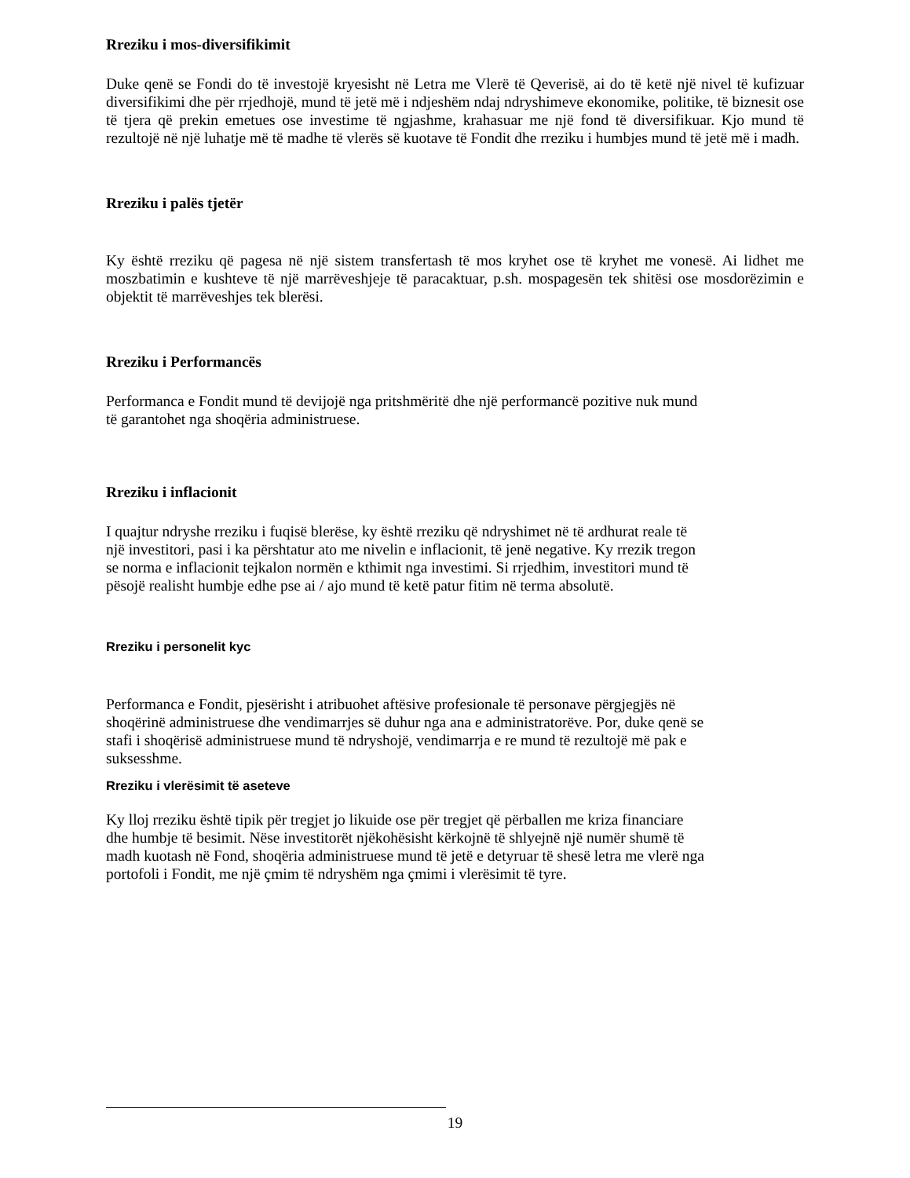Rreziku i mos-diversifikimit
Duke qenë se Fondi do të investojë kryesisht në Letra me Vlerë të Qeverisë, ai do të ketë një nivel të kufizuar diversifikimi dhe për rrjedhojë, mund të jetë më i ndjeshëm ndaj ndryshimeve ekonomike, politike, të biznesit ose të tjera që prekin emetues ose investime të ngjashme, krahasuar me një fond të diversifikuar. Kjo mund të rezultojë në një luhatje më të madhe të vlerës së kuotave të Fondit dhe rreziku i humbjes mund të jetë më i madh.
Rreziku i palës tjetër
Ky është rreziku që pagesa në një sistem transfertash të mos kryhet ose të kryhet me vonesë. Ai lidhet me moszbatimin e kushteve të një marrëveshjeje të paracaktuar, p.sh. mospagesën tek shitësi ose mosdorëzimin e objektit të marrëveshjes tek blerësi.
Rreziku i Performancës
Performanca e Fondit mund të devijojë nga pritshmëritë dhe një performancë pozitive nuk mund
të garantohet nga shoqëria administruese.
Rreziku i inflacionit
I quajtur ndryshe rreziku i fuqisë blerëse, ky është rreziku që ndryshimet në të ardhurat reale të
një investitori, pasi i ka përshtatur ato me nivelin e inflacionit, të jenë negative. Ky rrezik tregon
se norma e inflacionit tejkalon normën e kthimit nga investimi. Si rrjedhim, investitori mund të
pësojë realisht humbje edhe pse ai / ajo mund të ketë patur fitim në terma absolutë.
Rreziku i personelit kyc
Performanca e Fondit, pjesërisht i atribuohet aftësive profesionale të personave përgjegjës në
shoqërinë administruese dhe vendimarrjes së duhur nga ana e administratorëve. Por, duke qenë se
stafi i shoqërisë administruese mund të ndryshojë, vendimarrja e re mund të rezultojë më pak e
suksesshme.
Rreziku i vlerësimit të aseteve
Ky lloj rreziku është tipik për tregjet jo likuide ose për tregjet që përballen me kriza financiare
dhe humbje të besimit. Nëse investitorët njëkohësisht kërkojnë të shlyejnë një numër shumë të
madh kuotash në Fond, shoqëria administruese mund të jetë e detyruar të shesë letra me vlerë nga
portofoli i Fondit, me një çmim të ndryshëm nga çmimi i vlerësimit të tyre.
19